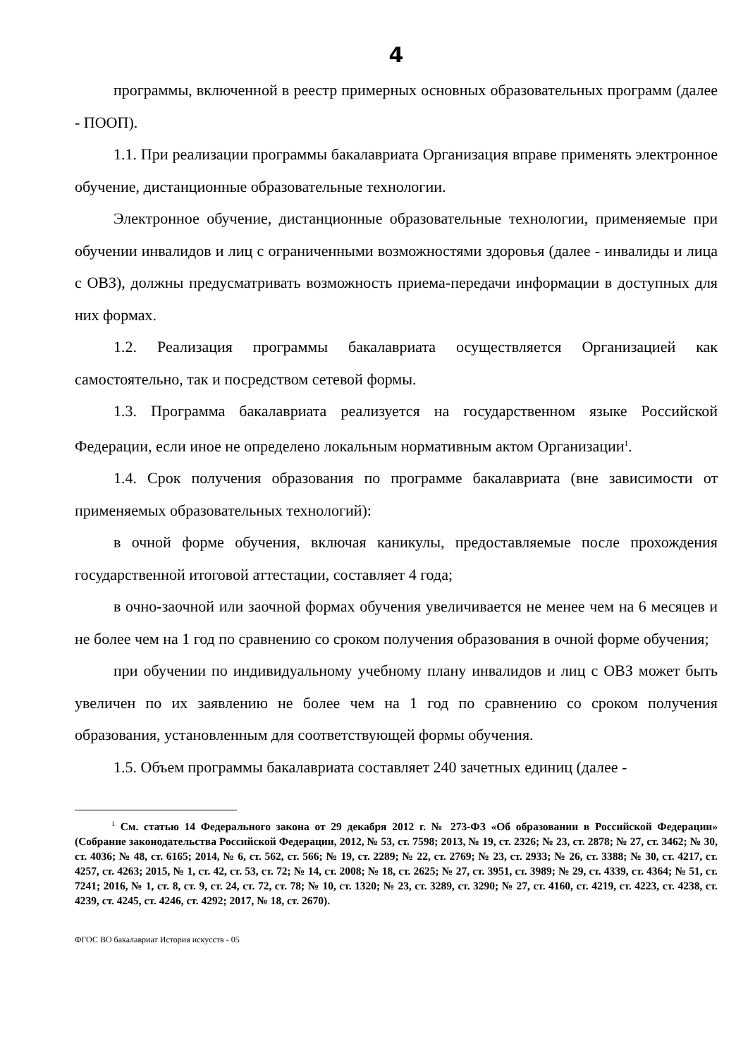4
программы, включенной в реестр примерных основных образовательных программ (далее - ПООП).
1.1. При реализации программы бакалавриата Организация вправе применять электронное обучение, дистанционные образовательные технологии.
Электронное обучение, дистанционные образовательные технологии, применяемые при обучении инвалидов и лиц с ограниченными возможностями здоровья (далее - инвалиды и лица с ОВЗ), должны предусматривать возможность приема-передачи информации в доступных для них формах.
1.2. Реализация программы бакалавриата осуществляется Организацией как самостоятельно, так и посредством сетевой формы.
1.3. Программа бакалавриата реализуется на государственном языке Российской Федерации, если иное не определено локальным нормативным актом Организации<sup>1</sup>.
1.4. Срок получения образования по программе бакалавриата (вне зависимости от применяемых образовательных технологий):
в очной форме обучения, включая каникулы, предоставляемые после прохождения государственной итоговой аттестации, составляет 4 года;
в очно-заочной или заочной формах обучения увеличивается не менее чем на 6 месяцев и не более чем на 1 год по сравнению со сроком получения образования в очной форме обучения;
при обучении по индивидуальному учебному плану инвалидов и лиц с ОВЗ может быть увеличен по их заявлению не более чем на 1 год по сравнению со сроком получения образования, установленным для соответствующей формы обучения.
1.5. Объем программы бакалавриата составляет 240 зачетных единиц (далее -
<sup>1</sup> См. статью 14 Федерального закона от 29 декабря 2012 г. № 273-ФЗ «Об образовании в Российской Федерации» (Собрание законодательства Российской Федерации, 2012, № 53, ст. 7598; 2013, № 19, ст. 2326; № 23, ст. 2878; № 27, ст. 3462; № 30, ст. 4036; № 48, ст. 6165; 2014, № 6, ст. 562, ст. 566; № 19, ст. 2289; № 22, ст. 2769; № 23, ст. 2933; № 26, ст. 3388; № 30, ст. 4217, ст. 4257, ст. 4263; 2015, № 1, ст. 42, ст. 53, ст. 72; № 14, ст. 2008; № 18, ст. 2625; № 27, ст. 3951, ст. 3989; № 29, ст. 4339, ст. 4364; № 51, ст. 7241; 2016, № 1, ст. 8, ст. 9, ст. 24, ст. 72, ст. 78; № 10, ст. 1320; № 23, ст. 3289, ст. 3290; № 27, ст. 4160, ст. 4219, ст. 4223, ст. 4238, ст. 4239, ст. 4245, ст. 4246, ст. 4292; 2017, № 18, ст. 2670).
ФГОС ВО бакалавриат История искусств - 05